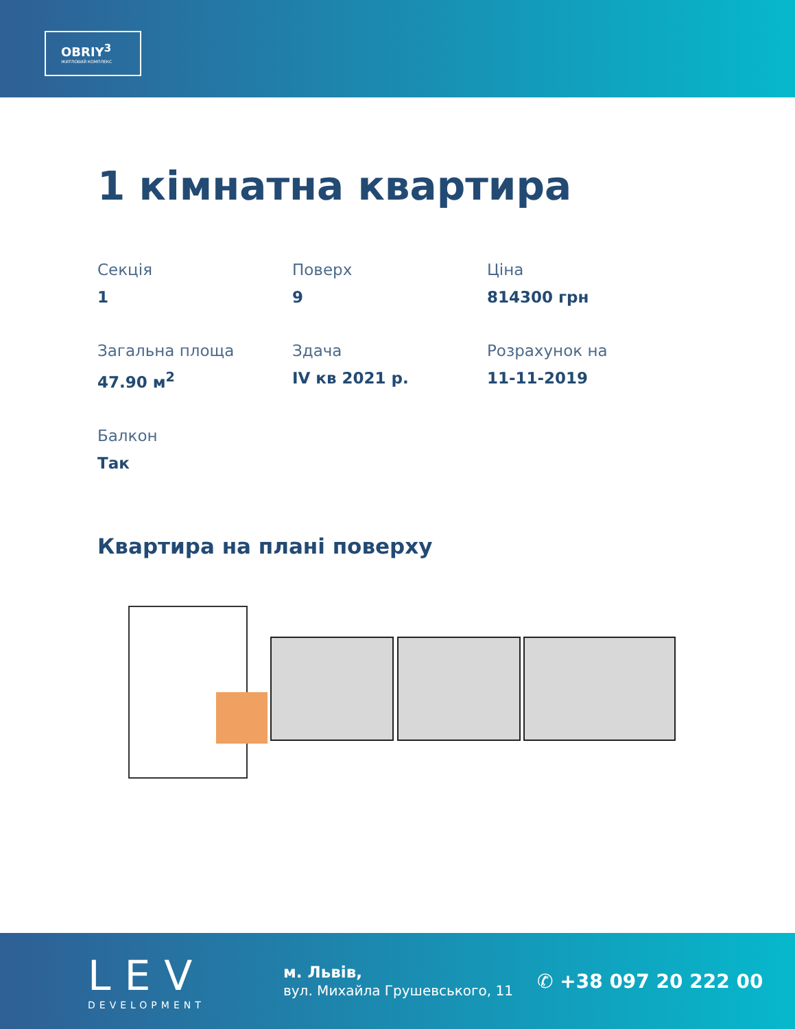OBRIY<sup>3</sup>
ЖИТЛОВИЙ КОМПЛЕКС
1 кімнатна квартира
Секція
1
Поверх
9
Ціна
814300 грн
Загальна площа
47.90 м<sup>2</sup>
Здача
IV кв 2021 р.
Розрахунок на
11-11-2019
Балкон
Так
Квартира на плані поверху
LEV
DEVELOPMENT
м. Львів,
вул. Михайла Грушевського, 11
✆ +38 097 20 222 00